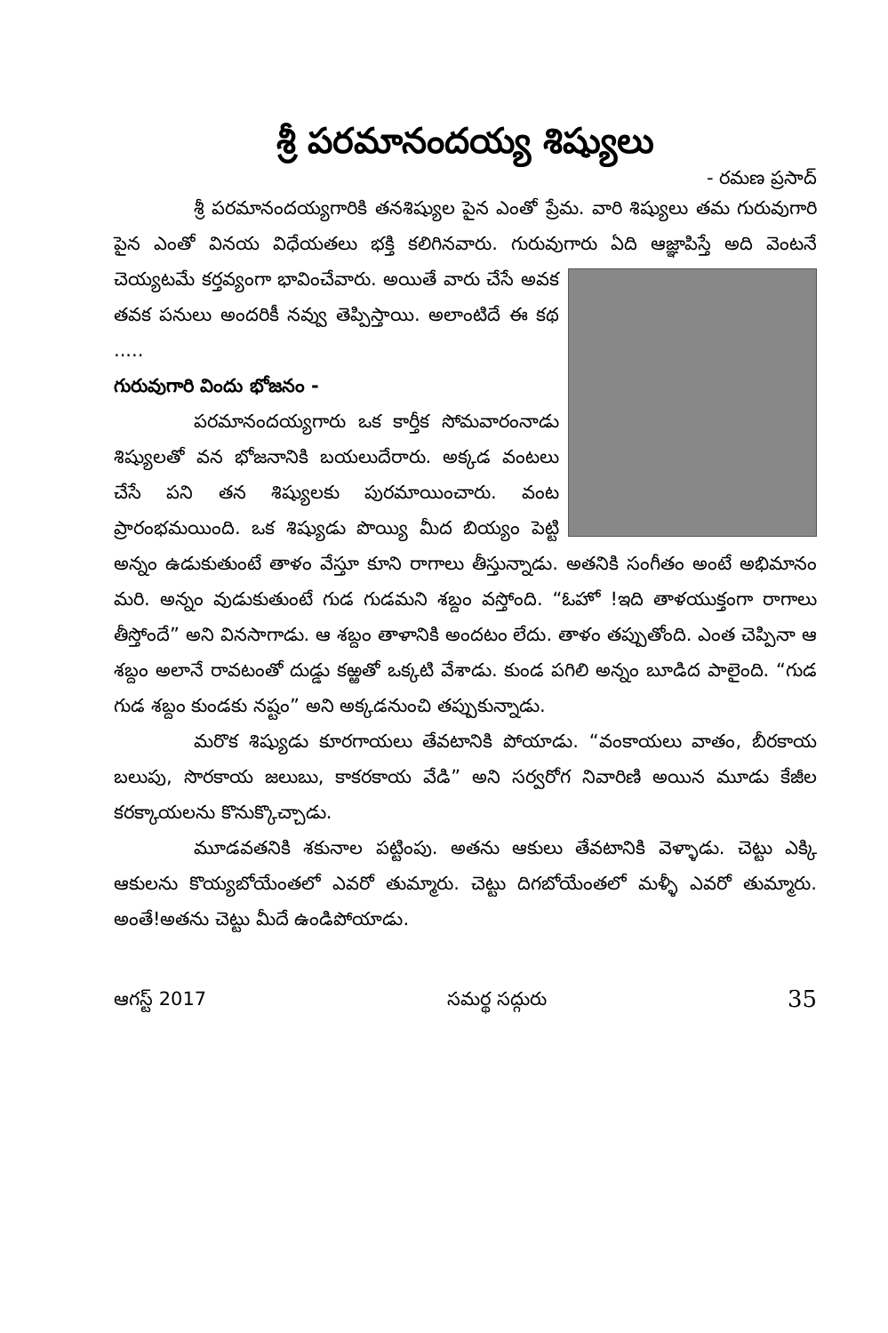శ్రీ పరమానందయ్య శిష్యులు
- రమణ ప్రసాద్
శ్రీ పరమానందయ్యగారికి తనశిష్యుల పైన ఎంతో ప్రేమ. వారి శిష్యులు తమ గురువుగారి పైన ఎంతో వినయ విధేయతలు భక్తి కలిగినవారు. గురువుగారు ఏది ఆజ్ఞాపిస్తే అది వెంటనే చెయ్యటమే కర్తవ్యంగా భావించేవారు. అయితే వారు చేసే అవక తవక పనులు అందరికీ నవ్వు తెప్పిస్తాయి. అలాంటిదే ఈ కథ .....
గురువుగారి విందు భోజనం -
పరమానందయ్యగారు ఒక కార్తీక సోమవారంనాడు శిష్యులతో వన భోజనానికి బయలుదేరారు. అక్కడ వంటలు చేసే పని తన శిష్యులకు పురమాయించారు. వంట ప్రారంభమయింది. ఒక శిష్యుడు పొయ్యి మీద బియ్యం పెట్టి అన్నం ఉడుకుతుంటే తాళం వేస్తూ కూని రాగాలు తీస్తున్నాడు. అతనికి సంగీతం అంటే అభిమానం మరి. అన్నం వుడుకుతుంటే గుడ గుడమని శబ్దం వస్తోంది. “ఓహో !ఇది తాళయుక్తంగా రాగాలు తీస్తోందే” అని వినసాగాడు. ఆ శబ్దం తాళానికి అందటం లేదు. తాళం తప్పుతోంది. ఎంత చెప్పినా ఆ శబ్దం అలానే రావటంతో దుడ్డు కఱ్ఱతో ఒక్కటి వేశాడు. కుండ పగిలి అన్నం బూడిద పాలైంది. “గుడ గుడ శబ్దం కుండకు నష్టం” అని అక్కడనుంచి తప్పుకున్నాడు.
మరొక శిష్యుడు కూరగాయలు తేవటానికి పోయాడు. “వంకాయలు వాతం, బీరకాయ బలుపు, సొరకాయ జలుబు, కాకరకాయ వేడి” అని సర్వరోగ నివారిణి అయిన మూడు కేజీల కరక్కాయలను కొనుక్కొచ్చాడు.
మూడవతనికి శకునాల పట్టింపు. అతను ఆకులు తేవటానికి వెళ్ళాడు. చెట్టు ఎక్కి ఆకులను కొయ్యబోయేంతలో ఎవరో తుమ్మారు. చెట్టు దిగబోయేంతలో మళ్ళీ ఎవరో తుమ్మారు. అంతే!అతను చెట్టు మీదే ఉండిపోయాడు.
ఆగస్ట్ 2017 సమర్థ సద్గురు 35